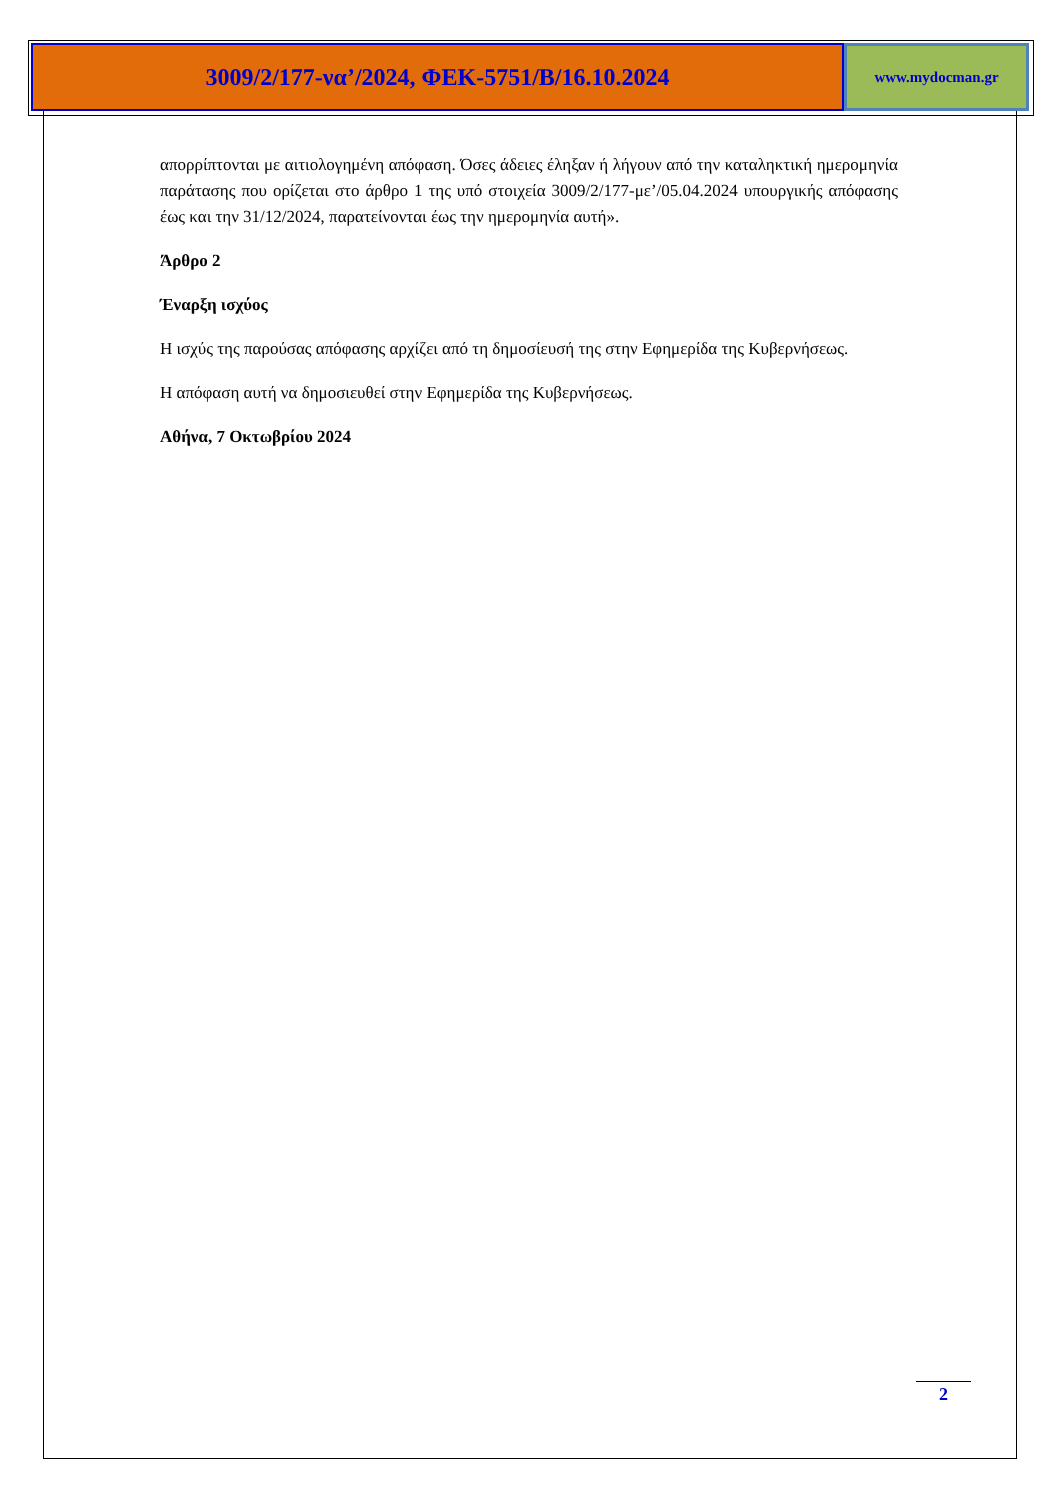3009/2/177-να’/2024, ΦΕΚ-5751/Β/16.10.2024
www.mydocman.gr
απορρίπτονται με αιτιολογημένη απόφαση. Όσες άδειες έληξαν ή λήγουν από την καταληκτική ημερομηνία παράτασης που ορίζεται στο άρθρο 1 της υπό στοιχεία 3009/2/177-με’/05.04.2024 υπουργικής απόφασης έως και την 31/12/2024, παρατείνονται έως την ημερομηνία αυτή».
Άρθρο 2
Έναρξη ισχύος
Η ισχύς της παρούσας απόφασης αρχίζει από τη δημοσίευσή της στην Εφημερίδα της Κυβερνήσεως.
Η απόφαση αυτή να δημοσιευθεί στην Εφημερίδα της Κυβερνήσεως.
Αθήνα, 7 Οκτωβρίου 2024
2